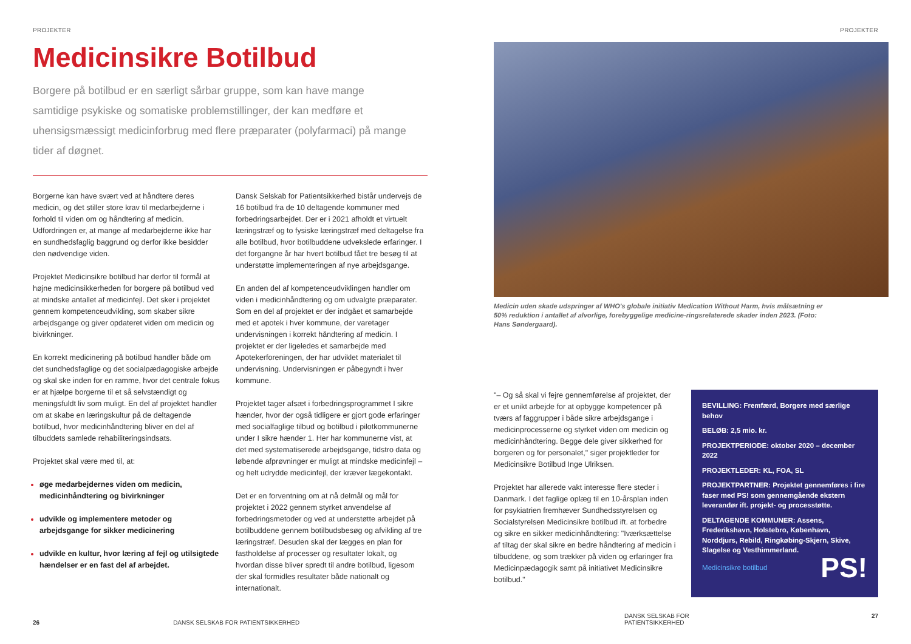PROJEKTER
Medicinsikre Botilbud
Borgere på botilbud er en særligt sårbar gruppe, som kan have mange samtidige psykiske og somatiske problemstillinger, der kan medføre et uhensigsmæssigt medicinforbrug med flere præparater (polyfarmaci) på mange tider af døgnet.
Borgerne kan have svært ved at håndtere deres medicin, og det stiller store krav til medarbejderne i forhold til viden om og håndtering af medicin. Udfordringen er, at mange af medarbejderne ikke har en sundhedsfaglig baggrund og derfor ikke besidder den nødvendige viden.
Projektet Medicinsikre botilbud har derfor til formål at højne medicinsikkerheden for borgere på botilbud ved at mindske antallet af medicinfejl. Det sker i projektet gennem kompetenceudvikling, som skaber sikre arbejdsgange og giver opdateret viden om medicin og bivirkninger.
En korrekt medicinering på botilbud handler både om det sundhedsfaglige og det socialpædagogiske arbejde og skal ske inden for en ramme, hvor det centrale fokus er at hjælpe borgerne til et så selvstændigt og meningsfuldt liv som muligt. En del af projektet handler om at skabe en læringskultur på de deltagende botilbud, hvor medicinhåndtering bliver en del af tilbuddets samlede rehabiliteringsindsats.
Projektet skal være med til, at:
øge medarbejdernes viden om medicin, medicinhåndtering og bivirkninger
udvikle og implementere metoder og arbejdsgange for sikker medicinering
udvikle en kultur, hvor læring af fejl og utilsigtede hændelser er en fast del af arbejdet.
Dansk Selskab for Patientsikkerhed bistår undervejs de 16 botilbud fra de 10 deltagende kommuner med forbedringsarbejdet. Der er i 2021 afholdt et virtuelt læringstræf og to fysiske læringstræf med deltagelse fra alle botilbud, hvor botilbuddene udvekslede erfaringer. I det forgangne år har hvert botilbud fået tre besøg til at understøtte implementeringen af nye arbejdsgange.
En anden del af kompetenceudviklingen handler om viden i medicinhåndtering og om udvalgte præparater. Som en del af projektet er der indgået et samarbejde med et apotek i hver kommune, der varetager undervisningen i korrekt håndtering af medicin. I projektet er der ligeledes et samarbejde med Apotekerforeningen, der har udviklet materialet til undervisning. Undervisningen er påbegyndt i hver kommune.
Projektet tager afsæt i forbedringsprogrammet I sikre hænder, hvor der også tidligere er gjort gode erfaringer med socialfaglige tilbud og botilbud i pilotkommunerne under I sikre hænder 1. Her har kommunerne vist, at det med systematiserede arbejdsgange, tidstro data og løbende afprøvninger er muligt at mindske medicinfejl – og helt udrydde medicinfejl, der kræver lægekontakt.
Det er en forventning om at nå delmål og mål for projektet i 2022 gennem styrket anvendelse af forbedringsmetoder og ved at understøtte arbejdet på botilbuddene gennem botilbudsbesøg og afvikling af tre læringstræf. Desuden skal der lægges en plan for fastholdelse af processer og resultater lokalt, og hvordan disse bliver spredt til andre botilbud, ligesom der skal formidles resultater både nationalt og internationalt.
26 DANSK SELSKAB FOR PATIENTSIKKERHED
PROJEKTER
Medicin uden skade udspringer af WHO's globale initiativ Medication Without Harm, hvis målsætning er 50% reduktion i antallet af alvorlige, forebyggelige medicine-ringsrelaterede skader inden 2023. (Foto: Hans Søndergaard).
"– Og så skal vi fejre gennemførelse af projektet, der er et unikt arbejde for at opbygge kompetencer på tværs af faggrupper i både sikre arbejdsgange i medicinprocesserne og styrket viden om medicin og medicinhåndtering. Begge dele giver sikkerhed for borgeren og for personalet," siger projektleder for Medicinsikre Botilbud Inge Ulriksen.
Projektet har allerede vakt interesse flere steder i Danmark. I det faglige oplæg til en 10-årsplan inden for psykiatrien fremhæver Sundhedsstyrelsen og Socialstyrelsen Medicinsikre botilbud ift. at forbedre og sikre en sikker medicinhåndtering: "Iværksættelse af tiltag der skal sikre en bedre håndtering af medicin i tilbuddene, og som trækker på viden og erfaringer fra Medicinpædagogik samt på initiativet Medicinsikre botilbud."
BEVILLING: Fremfærd, Borgere med særlige behov
BELØB: 2,5 mio. kr.
PROJEKTPERIODE: oktober 2020 – december 2022
PROJEKTLEDER: KL, FOA, SL
PROJEKTPARTNER: Projektet gennemføres i fire faser med PS! som gennemgående ekstern leverandør ift. projekt- og processtøtte.
DELTAGENDE KOMMUNER: Assens, Frederikshavn, Holstebro, København, Norddjurs, Rebild, Ringkøbing-Skjern, Skive, Slagelse og Vesthimmerland.
Medicinsikre botilbud PS!
DANSK SELSKAB FOR PATIENTSIKKERHED 27